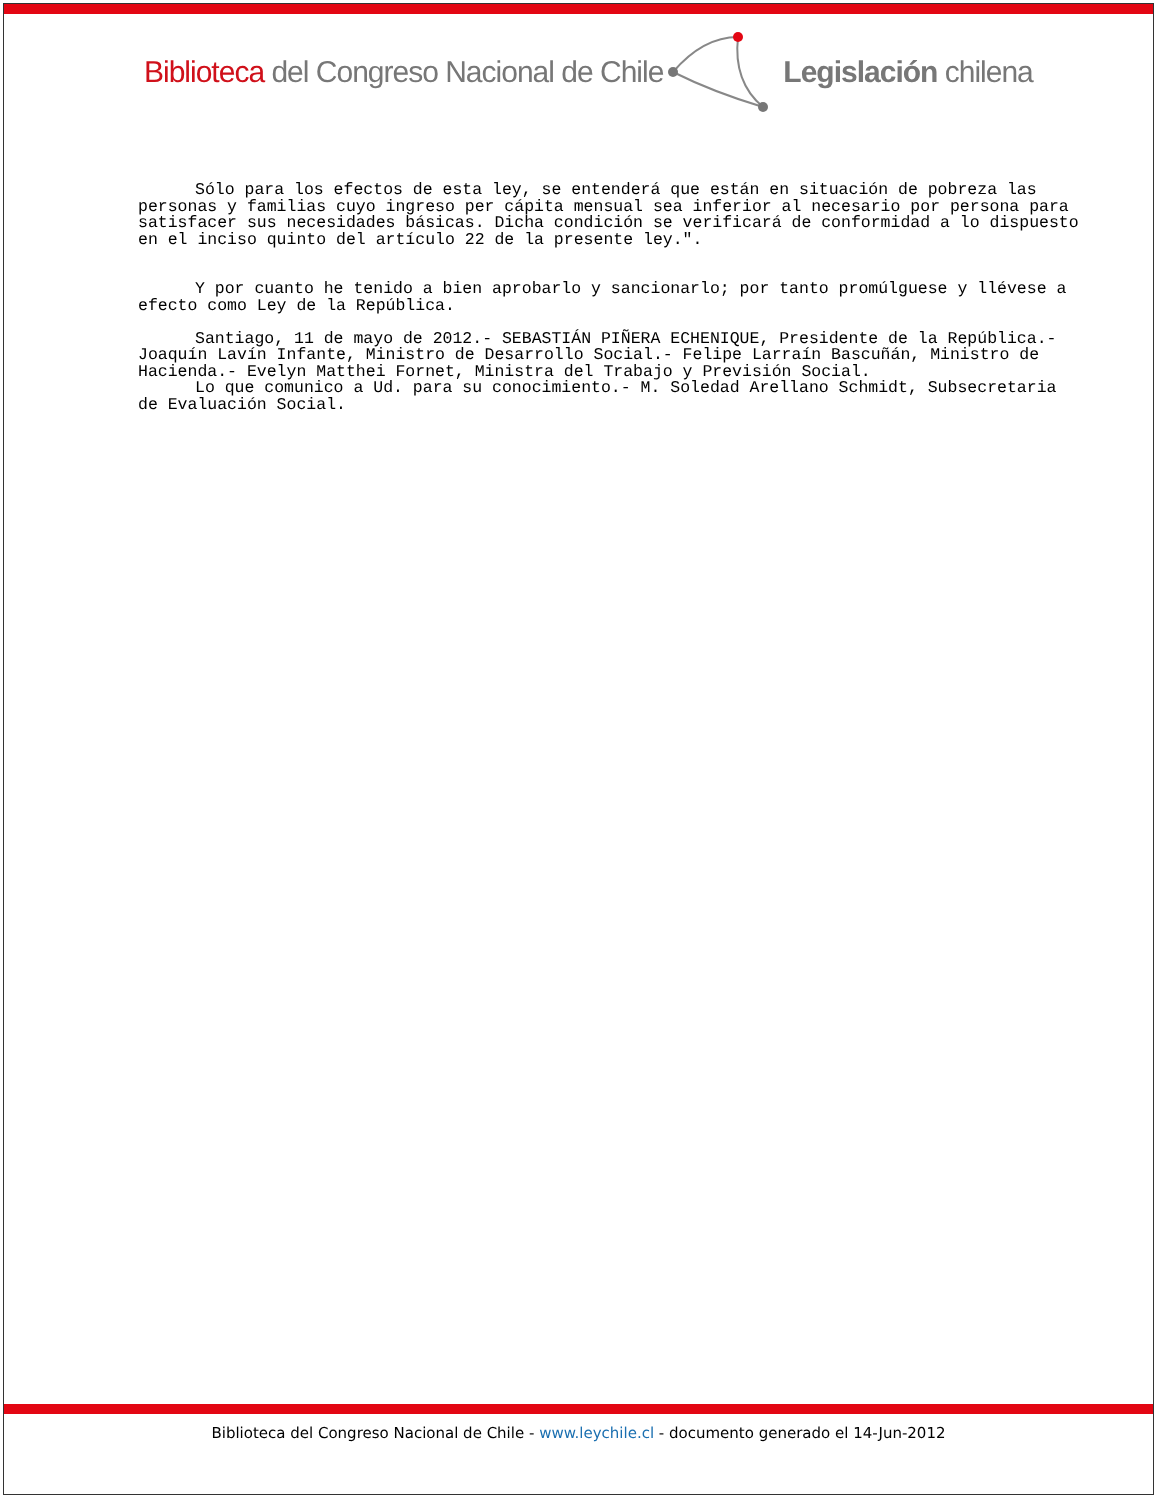Biblioteca del Congreso Nacional de Chile Legislación chilena
Sólo para los efectos de esta ley, se entenderá que están en situación de pobreza las personas y familias cuyo ingreso per cápita mensual sea inferior al necesario por persona para satisfacer sus necesidades básicas. Dicha condición se verificará de conformidad a lo dispuesto en el inciso quinto del artículo 22 de la presente ley.".
Y por cuanto he tenido a bien aprobarlo y sancionarlo; por tanto promúlguese y llévese a efecto como Ley de la República.
Santiago, 11 de mayo de 2012.- SEBASTIÁN PIÑERA ECHENIQUE, Presidente de la República.- Joaquín Lavín Infante, Ministro de Desarrollo Social.- Felipe Larraín Bascuñán, Ministro de Hacienda.- Evelyn Matthei Fornet, Ministra del Trabajo y Previsión Social.
Lo que comunico a Ud. para su conocimiento.- M. Soledad Arellano Schmidt, Subsecretaria de Evaluación Social.
Biblioteca del Congreso Nacional de Chile - www.leychile.cl - documento generado el 14-Jun-2012